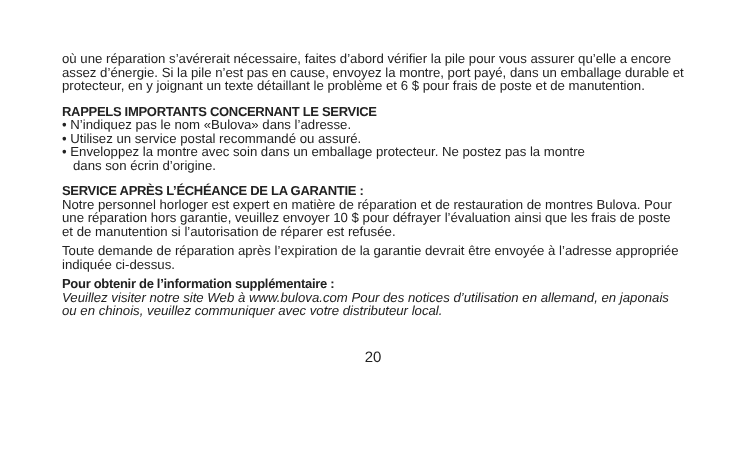où une réparation s’avérerait nécessaire, faites d’abord vérifier la pile pour vous assurer qu’elle a encore assez d’énergie. Si la pile n’est pas en cause, envoyez la montre, port payé, dans un emballage durable et protecteur, en y joignant un texte détaillant le problème et 6 $ pour frais de poste et de manutention.
RAPPELS IMPORTANTS CONCERNANT LE SERVICE
• N’indiquez pas le nom «Bulova» dans l’adresse.
• Utilisez un service postal recommandé ou assuré.
• Enveloppez la montre avec soin dans un emballage protecteur. Ne postez pas la montre
dans son écrin d’origine.
SERVICE APRÈS L’ÉCHÉANCE DE LA GARANTIE :
Notre personnel horloger est expert en matière de réparation et de restauration de montres Bulova. Pour une réparation hors garantie, veuillez envoyer 10 $ pour défrayer l’évaluation ainsi que les frais de poste et de manutention si l’autorisation de réparer est refusée.
Toute demande de réparation après l’expiration de la garantie devrait être envoyée à l’adresse appropriée indiquée ci-dessus.
Pour obtenir de l’information supplémentaire :
Veuillez visiter notre site Web à www.bulova.com Pour des notices d’utilisation en allemand, en japonais ou en chinois, veuillez communiquer avec votre distributeur local.
20